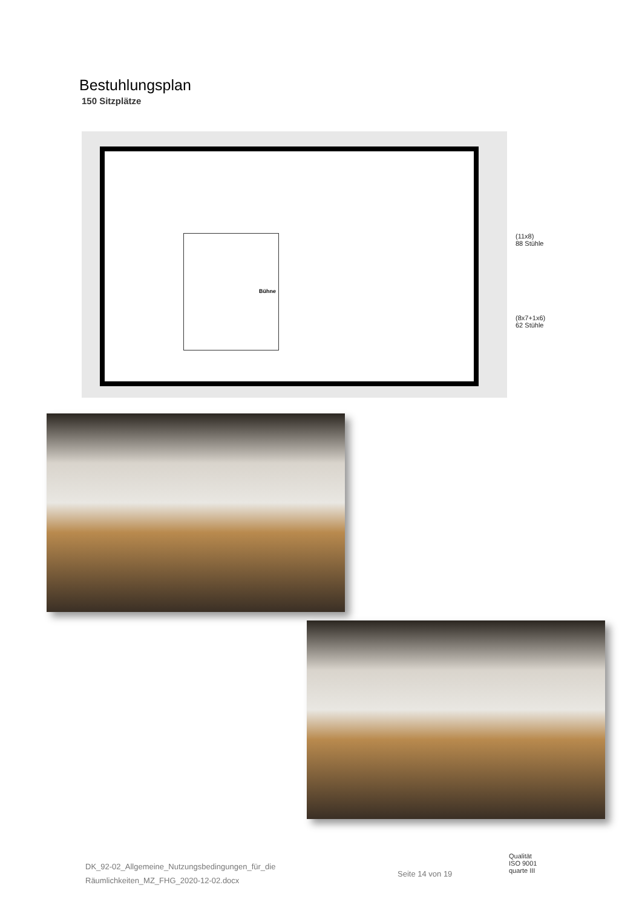Bestuhlungsplan
150 Sitzplätze
Bühne
(11x8)
88 Stühle
(8x7+1x6)
62 Stühle
DK_92-02_Allgemeine_Nutzungsbedingungen_für_die
Räumlichkeiten_MZ_FHG_2020-12-02.docx
Seite 14 von 19
Qualität
ISO 9001
quarte III